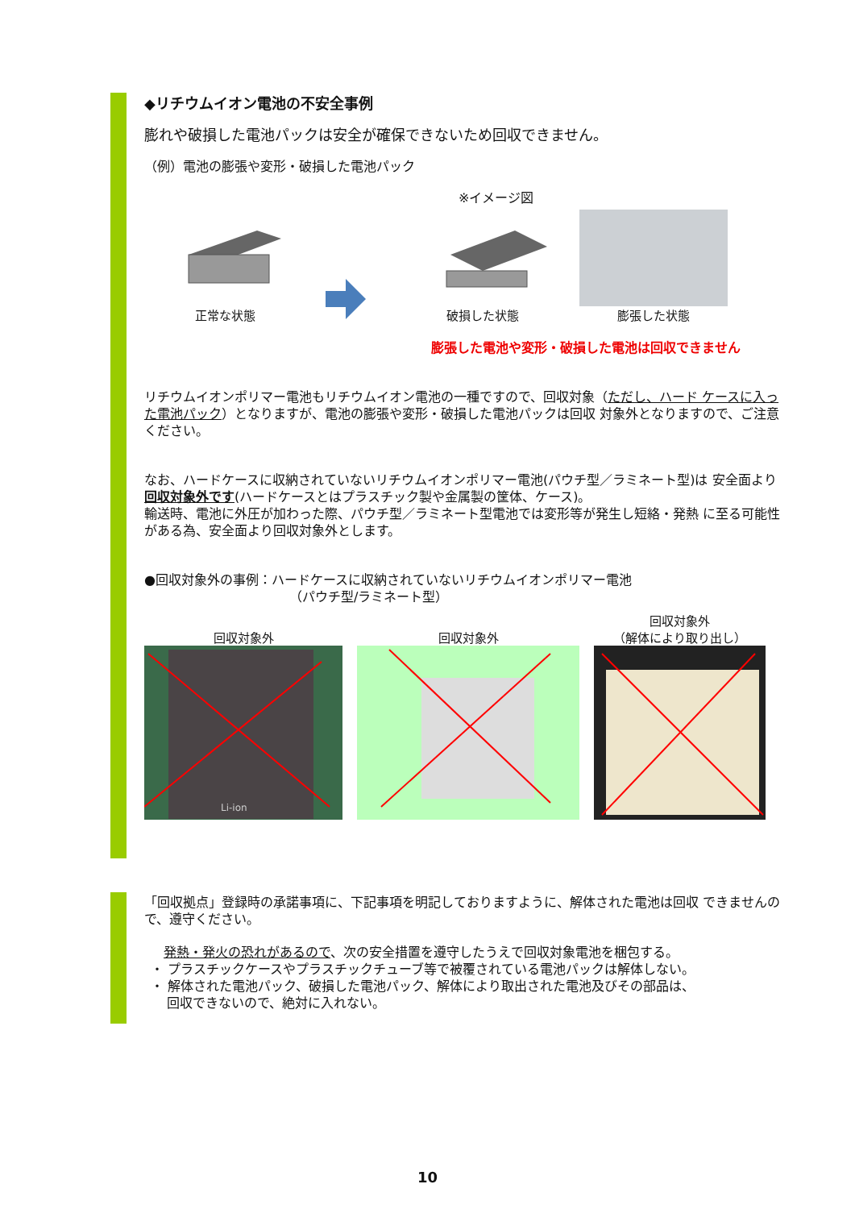◆リチウムイオン電池の不安全事例
膨れや破損した電池パックは安全が確保できないため回収できません。
（例）電池の膨張や変形・破損した電池パック
※イメージ図
正常な状態
破損した状態
膨張した状態
膨張した電池や変形・破損した電池は回収できません
リチウムイオンポリマー電池もリチウムイオン電池の一種ですので、回収対象（ただし、ハード ケースに入った電池パック）となりますが、電池の膨張や変形・破損した電池パックは回収 対象外となりますので、ご注意ください。
なお、ハードケースに収納されていないリチウムイオンポリマー電池(パウチ型／ラミネート型)は 安全面より回収対象外です(ハードケースとはプラスチック製や金属製の筐体、ケース)。
輸送時、電池に外圧が加わった際、パウチ型／ラミネート型電池では変形等が発生し短絡・発熱 に至る可能性がある為、安全面より回収対象外とします。
●回収対象外の事例：ハードケースに収納されていないリチウムイオンポリマー電池
（パウチ型/ラミネート型）
回収対象外
Li-ion
回収対象外
回収対象外
（解体により取り出し）
「回収拠点」登録時の承諾事項に、下記事項を明記しておりますように、解体された電池は回収 できませんので、遵守ください。
発熱・発火の恐れがあるので、次の安全措置を遵守したうえで回収対象電池を梱包する。
・ プラスチックケースやプラスチックチューブ等で被覆されている電池パックは解体しない。
・ 解体された電池パック、破損した電池パック、解体により取出された電池及びその部品は、
回収できないので、絶対に入れない。
10